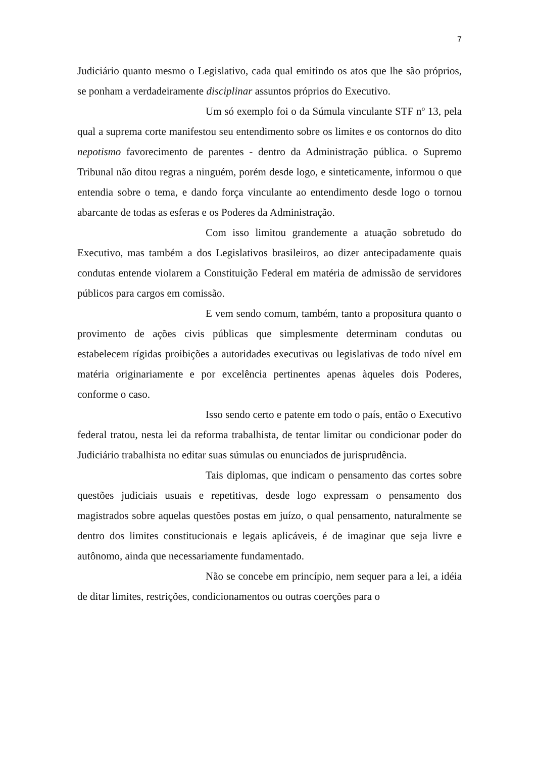7
Judiciário quanto mesmo o Legislativo, cada qual emitindo os atos que lhe são próprios, se ponham a verdadeiramente disciplinar assuntos próprios do Executivo.
Um só exemplo foi o da Súmula vinculante STF nº 13, pela qual a suprema corte manifestou seu entendimento sobre os limites e os contornos do dito nepotismo favorecimento de parentes - dentro da Administração pública. o Supremo Tribunal não ditou regras a ninguém, porém desde logo, e sinteticamente, informou o que entendia sobre o tema, e dando força vinculante ao entendimento desde logo o tornou abarcante de todas as esferas e os Poderes da Administração.
Com isso limitou grandemente a atuação sobretudo do Executivo, mas também a dos Legislativos brasileiros, ao dizer antecipadamente quais condutas entende violarem a Constituição Federal em matéria de admissão de servidores públicos para cargos em comissão.
E vem sendo comum, também, tanto a propositura quanto o provimento de ações civis públicas que simplesmente determinam condutas ou estabelecem rígidas proibições a autoridades executivas ou legislativas de todo nível em matéria originariamente e por excelência pertinentes apenas àqueles dois Poderes, conforme o caso.
Isso sendo certo e patente em todo o país, então o Executivo federal tratou, nesta lei da reforma trabalhista, de tentar limitar ou condicionar poder do Judiciário trabalhista no editar suas súmulas ou enunciados de jurisprudência.
Tais diplomas, que indicam o pensamento das cortes sobre questões judiciais usuais e repetitivas, desde logo expressam o pensamento dos magistrados sobre aquelas questões postas em juízo, o qual pensamento, naturalmente se dentro dos limites constitucionais e legais aplicáveis, é de imaginar que seja livre e autônomo, ainda que necessariamente fundamentado.
Não se concebe em princípio, nem sequer para a lei, a idéia de ditar limites, restrições, condicionamentos ou outras coerções para o